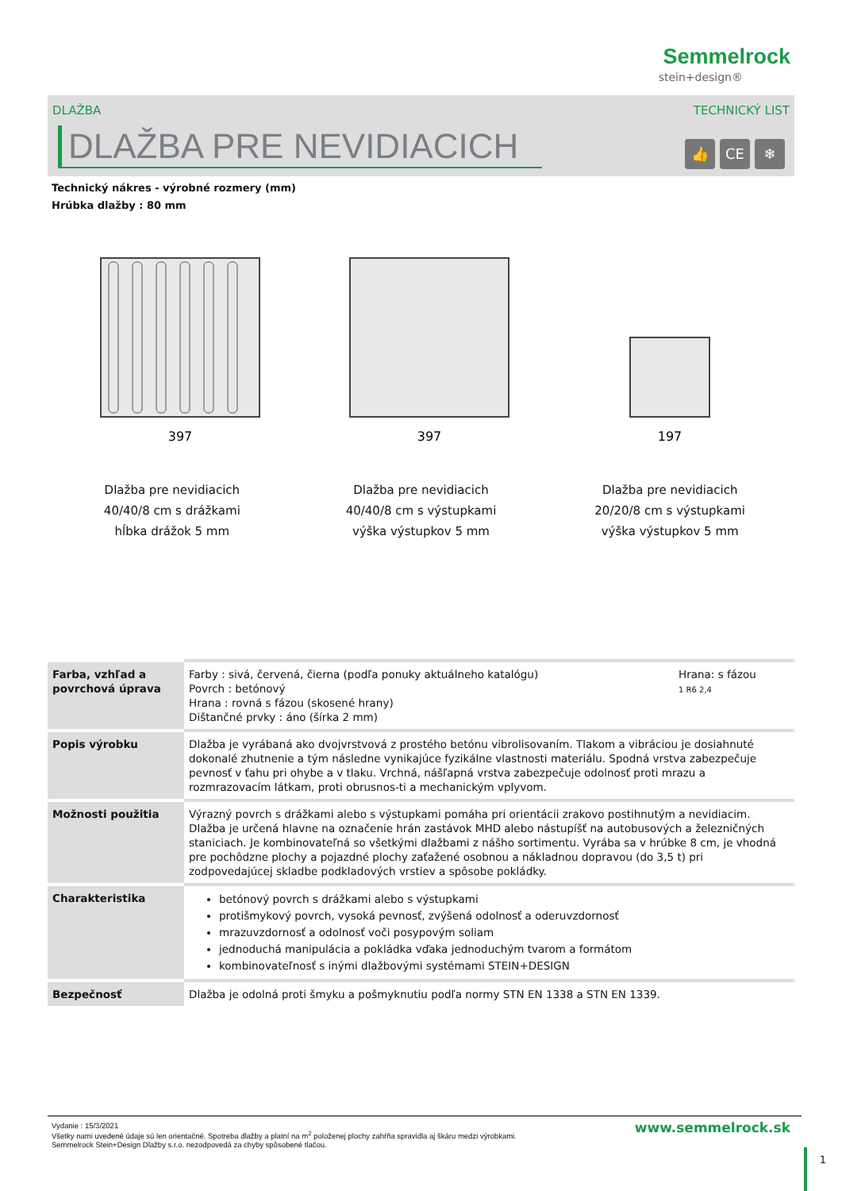Semmelrock
stein+design®
DLAŽBA TECHNICKÝ LIST
DLAŽBA PRE NEVIDIACICH
👍 CE ❄
Technický nákres - výrobné rozmery (mm)
Hrúbka dlažby : 80 mm
397
Dlažba pre nevidiacich
40/40/8 cm s drážkami
hĺbka drážok 5 mm
397
Dlažba pre nevidiacich
40/40/8 cm s výstupkami
výška výstupkov 5 mm
197
Dlažba pre nevidiacich
20/20/8 cm s výstupkami
výška výstupkov 5 mm
| Farba, vzhľad a povrchová úprava | Farby : sivá, červená, čierna (podľa ponuky aktuálneho katalógu) Povrch : betónový Hrana : rovná s fázou (skosené hrany) Dištančné prvky : áno (šírka 2 mm) | Hrana: s fázou 1 R6 2,4 |
| Popis výrobku | Dlažba je vyrábaná ako dvojvrstvová z prostého betónu vibrolisovaním. Tlakom a vibráciou je dosiahnuté dokonalé zhutnenie a tým následne vynikajúce fyzikálne vlastnosti materiálu. Spodná vrstva zabezpečuje pevnosť v ťahu pri ohybe a v tlaku. Vrchná, nášľapná vrstva zabezpečuje odolnosť proti mrazu a rozmrazovacím látkam, proti obrusnos-ti a mechanickým vplyvom. | |
| Možnosti použitia | Výrazný povrch s drážkami alebo s výstupkami pomáha pri orientácii zrakovo postihnutým a nevidiacim. Dlažba je určená hlavne na označenie hrán zastávok MHD alebo nástupíšť na autobusových a železničných staniciach. Je kombinovateľná so všetkými dlažbami z nášho sortimentu. Vyrába sa v hrúbke 8 cm, je vhodná pre pochôdzne plochy a pojazdné plochy zaťažené osobnou a nákladnou dopravou (do 3,5 t) pri zodpovedajúcej skladbe podkladových vrstiev a spôsobe pokládky. | |
| Charakteristika | betónový povrch s drážkami alebo s výstupkami protišmykový povrch, vysoká pevnosť, zvýšená odolnosť a oderuvzdornosť mrazuvzdornosť a odolnosť voči posypovým soliam jednoduchá manipulácia a pokládka vďaka jednoduchým tvarom a formátom kombinovateľnosť s inými dlažbovými systémami STEIN+DESIGN | |
| Bezpečnosť | Dlažba je odolná proti šmyku a pošmyknutiu podľa normy STN EN 1338 a STN EN 1339. | |
Vydanie : 15/3/2021
Všetky nami uvedené údaje sú len orientačné. Spotreba dlažby a platní na m<sup>2</sup> položenej plochy zahŕňa spravidla aj škáru medzi výrobkami.
Semmelrock Stein+Design Dlažby s.r.o. nezodpovedá za chyby spôsobené tlačou.
www.semmelrock.sk
1